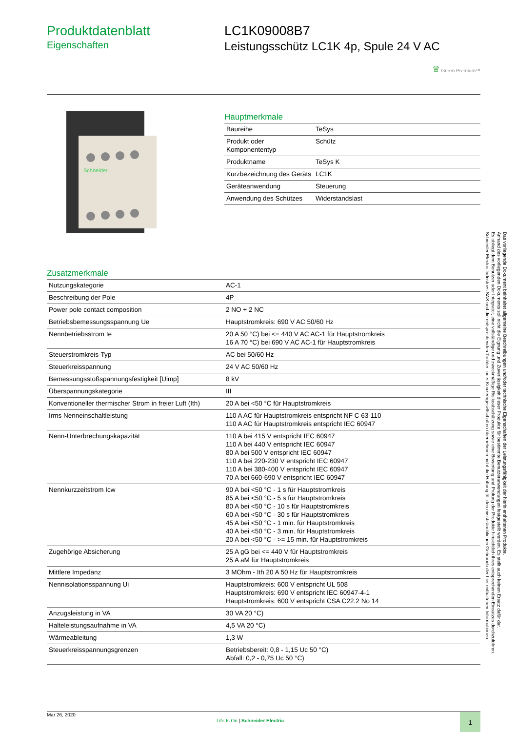Produktdatenblatt
Eigenschaften
LC1K09008B7
Leistungsschütz LC1K 4p, Spule 24 V AC
♛ Green Premium™
Schneider
Hauptmerkmale
| Baureihe | TeSys |
| Produkt oder Komponententyp | Schütz |
| Produktname | TeSys K |
| Kurzbezeichnung des Geräts | LC1K |
| Geräteanwendung | Steuerung |
| Anwendung des Schützes | Widerstandslast |
Zusatzmerkmale
| Nutzungskategorie | AC-1 |
| Beschreibung der Pole | 4P |
| Power pole contact composition | 2 NO + 2 NC |
| Betriebsbemessungsspannung Ue | Hauptstromkreis: 690 V AC 50/60 Hz |
| Nennbetriebsstrom Ie | 20 A 50 °C) bei <= 440 V AC AC-1 für Hauptstromkreis 16 A 70 °C) bei 690 V AC AC-1 für Hauptstromkreis |
| Steuerstromkreis-Typ | AC bei 50/60 Hz |
| Steuerkreisspannung | 24 V AC 50/60 Hz |
| Bemessungsstoßspannungsfestigkeit [Uimp] | 8 kV |
| Überspannungskategorie | III |
| Konventioneller thermischer Strom in freier Luft (Ith) | 20 A bei <50 °C für Hauptstromkreis |
| Irms Nenneinschaltleistung | 110 A AC für Hauptstromkreis entspricht NF C 63-110 110 A AC für Hauptstromkreis entspricht IEC 60947 |
| Nenn-Unterbrechungskapazität | 110 A bei 415 V entspricht IEC 60947 110 A bei 440 V entspricht IEC 60947 80 A bei 500 V entspricht IEC 60947 110 A bei 220-230 V entspricht IEC 60947 110 A bei 380-400 V entspricht IEC 60947 70 A bei 660-690 V entspricht IEC 60947 |
| Nennkurzzeitstrom Icw | 90 A bei <50 °C - 1 s für Hauptstromkreis 85 A bei <50 °C - 5 s für Hauptstromkreis 80 A bei <50 °C - 10 s für Hauptstromkreis 60 A bei <50 °C - 30 s für Hauptstromkreis 45 A bei <50 °C - 1 min. für Hauptstromkreis 40 A bei <50 °C - 3 min. für Hauptstromkreis 20 A bei <50 °C - >= 15 min. für Hauptstromkreis |
| Zugehörige Absicherung | 25 A gG bei <= 440 V für Hauptstromkreis 25 A aM für Hauptstromkreis |
| Mittlere Impedanz | 3 MOhm - Ith 20 A 50 Hz für Hauptstromkreis |
| Nennisolationsspannung Ui | Hauptstromkreis: 600 V entspricht UL 508 Hauptstromkreis: 690 V entspricht IEC 60947-4-1 Hauptstromkreis: 600 V entspricht CSA C22.2 No 14 |
| Anzugsleistung in VA | 30 VA 20 °C) |
| Halteleistungsaufnahme in VA | 4,5 VA 20 °C) |
| Wärmeableitung | 1,3 W |
| Steuerkreisspannungsgrenzen | Betriebsbereit: 0,8 - 1,15 Uc 50 °C) Abfall: 0,2 - 0,75 Uc 50 °C) |
Mar 26, 2020
Life Is On | Schneider Electric
1
Das vorliegende Dokument beinhaltet allgemeine Beschreibungen und/oder technische Eigenschaften der Leistungsfähigkeit der hierin enthaltenen Produkte.
Anhand des vorliegenden Dokuments soll nicht die Eignung und Zuverlässigkeit dieser Produkte für bestimmte Benutzeranwendungen festgestellt werden. Es stellt auch keinen Ersatz dafür dar.
Es obliegt dem Benutzer oder Integrator, eine vollständige und zweckmäßige Risikoabschätzung sowie eine Bewertung und Prüfung der Produkte hinsichtlich ihres entsprechenden Einsatzes durchzuführen.
Schneider Electric Industries SAS und die entsprechenden Tochter- oder Konzerngesellschaften übernehmen nicht die Haftung für den missbräuchlichen Gebrauch der hier enthaltenen Informationen.